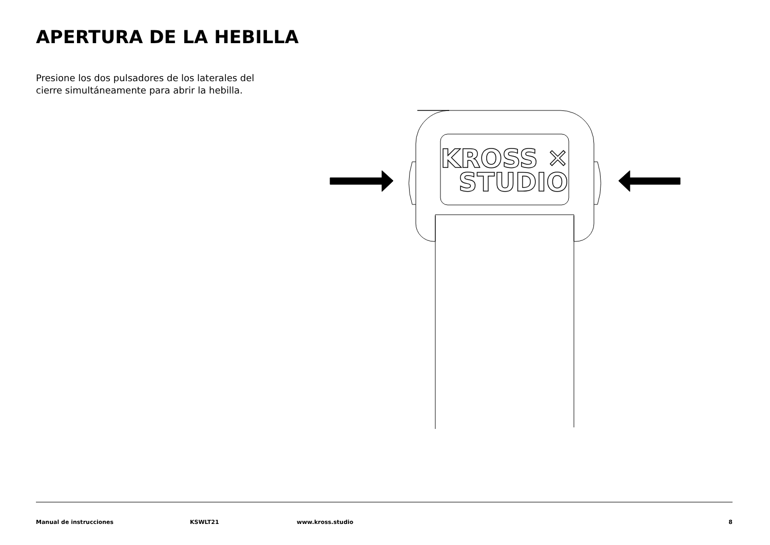APERTURA DE LA HEBILLA
Presione los dos pulsadores de los laterales del cierre simultáneamente para abrir la hebilla.
KROSS ✕
STUDIO
Manual de instrucciones KSWLT21 www.kross.studio 8